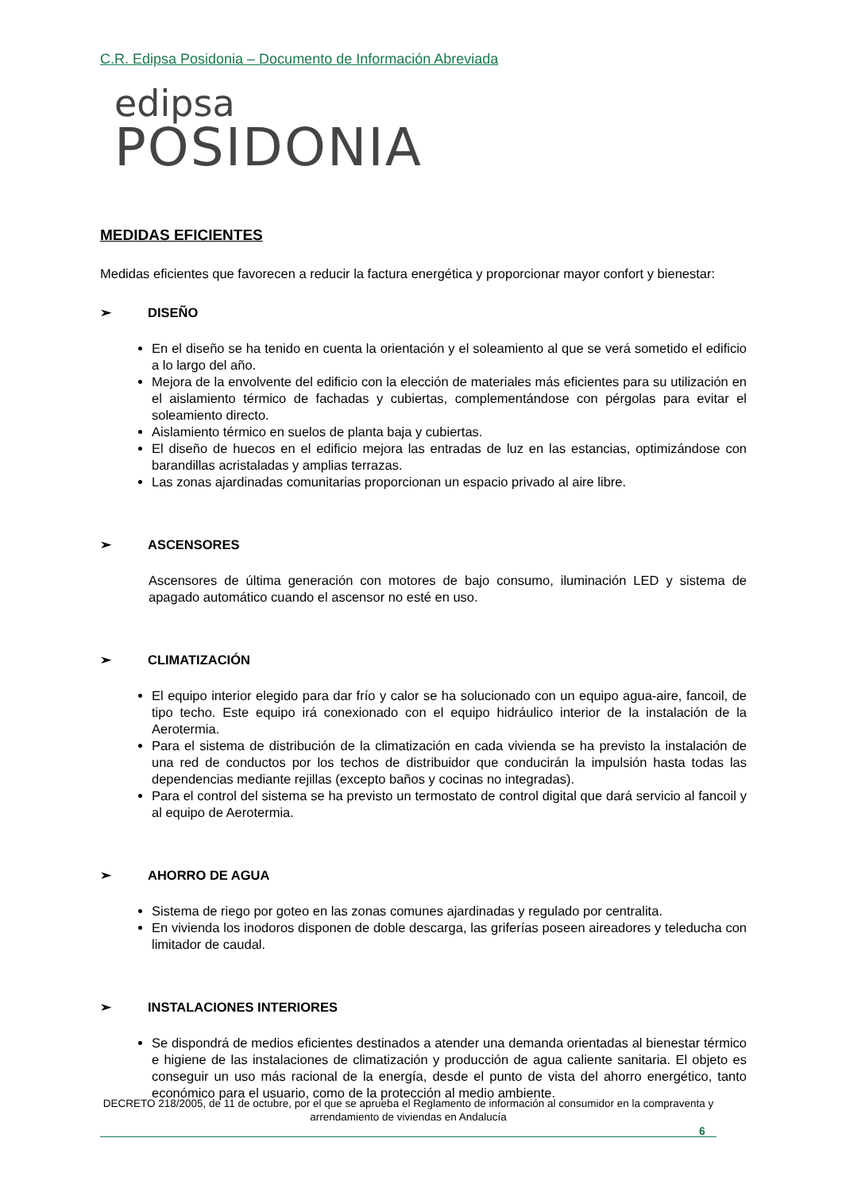C.R. Edipsa Posidonia – Documento de Información Abreviada
edipsa
POSIDONIA
MEDIDAS EFICIENTES
Medidas eficientes que favorecen a reducir la factura energética y proporcionar mayor confort y bienestar:
➢ DISEÑO
En el diseño se ha tenido en cuenta la orientación y el soleamiento al que se verá sometido el edificio a lo largo del año.
Mejora de la envolvente del edificio con la elección de materiales más eficientes para su utilización en el aislamiento térmico de fachadas y cubiertas, complementándose con pérgolas para evitar el soleamiento directo.
Aislamiento térmico en suelos de planta baja y cubiertas.
El diseño de huecos en el edificio mejora las entradas de luz en las estancias, optimizándose con barandillas acristaladas y amplias terrazas.
Las zonas ajardinadas comunitarias proporcionan un espacio privado al aire libre.
➢ ASCENSORES
Ascensores de última generación con motores de bajo consumo, iluminación LED y sistema de apagado automático cuando el ascensor no esté en uso.
➢ CLIMATIZACIÓN
El equipo interior elegido para dar frío y calor se ha solucionado con un equipo agua-aire, fancoil, de tipo techo. Este equipo irá conexionado con el equipo hidráulico interior de la instalación de la Aerotermia.
Para el sistema de distribución de la climatización en cada vivienda se ha previsto la instalación de una red de conductos por los techos de distribuidor que conducirán la impulsión hasta todas las dependencias mediante rejillas (excepto baños y cocinas no integradas).
Para el control del sistema se ha previsto un termostato de control digital que dará servicio al fancoil y al equipo de Aerotermia.
➢ AHORRO DE AGUA
Sistema de riego por goteo en las zonas comunes ajardinadas y regulado por centralita.
En vivienda los inodoros disponen de doble descarga, las griferías poseen aireadores y teleducha con limitador de caudal.
➢ INSTALACIONES INTERIORES
Se dispondrá de medios eficientes destinados a atender una demanda orientadas al bienestar térmico e higiene de las instalaciones de climatización y producción de agua caliente sanitaria. El objeto es conseguir un uso más racional de la energía, desde el punto de vista del ahorro energético, tanto económico para el usuario, como de la protección al medio ambiente.
DECRETO 218/2005, de 11 de octubre, por el que se aprueba el Reglamento de información al consumidor en la compraventa y arrendamiento de viviendas en Andalucía
6